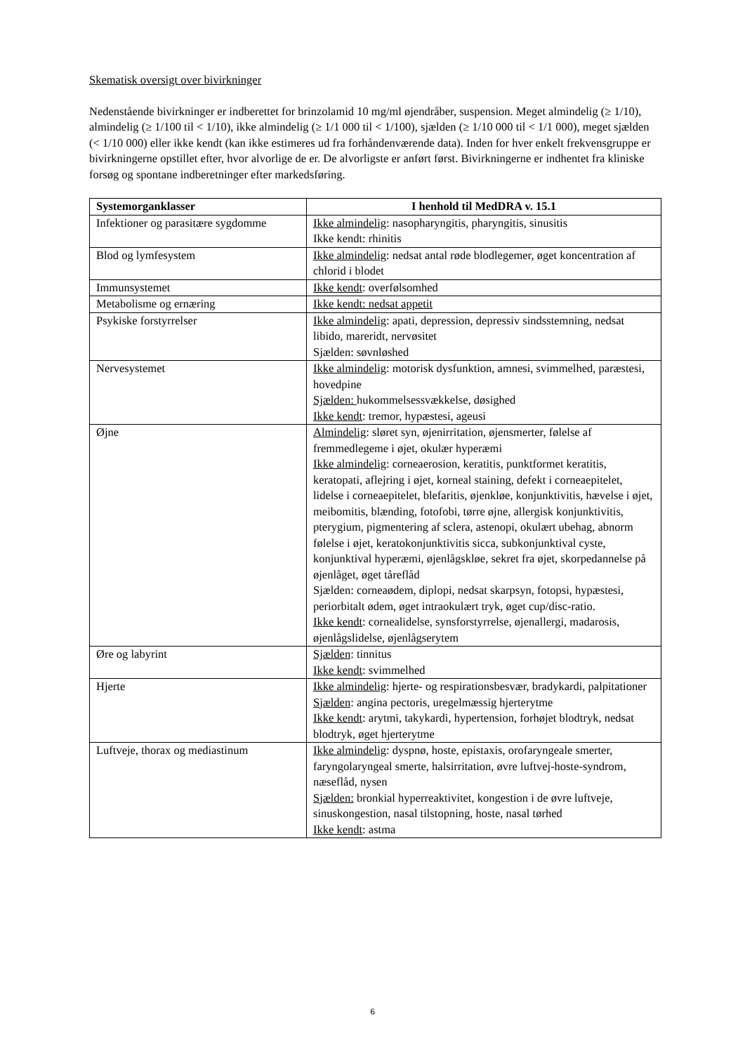Skematisk oversigt over bivirkninger
Nedenstående bivirkninger er indberettet for brinzolamid 10 mg/ml øjendråber, suspension. Meget almindelig (≥ 1/10), almindelig (≥ 1/100 til < 1/10), ikke almindelig (≥ 1/1 000 til < 1/100), sjælden (≥ 1/10 000 til < 1/1 000), meget sjælden (< 1/10 000) eller ikke kendt (kan ikke estimeres ud fra forhåndenværende data). Inden for hver enkelt frekvensgruppe er bivirkningerne opstillet efter, hvor alvorlige de er. De alvorligste er anført først. Bivirkningerne er indhentet fra kliniske forsøg og spontane indberetninger efter markedsføring.
| Systemorganklasser | I henhold til MedDRA v. 15.1 |
| --- | --- |
| Infektioner og parasitære sygdomme | Ikke almindelig : nasopharyngitis, pharyngitis, sinusitis Ikke kendt: rhinitis |
| Blod og lymfesystem | Ikke almindelig : nedsat antal røde blodlegemer, øget koncentration af chlorid i blodet |
| Immunsystemet | Ikke kendt : overfølsomhed |
| Metabolisme og ernæring | Ikke kendt: nedsat appetit |
| Psykiske forstyrrelser | Ikke almindelig : apati, depression, depressiv sindsstemning, nedsat libido, mareridt, nervøsitet Sjælden: søvnløshed |
| Nervesystemet | Ikke almindelig : motorisk dysfunktion, amnesi, svimmelhed, paræstesi, hovedpine Sjælden: hukommelsessvækkelse, døsighed Ikke kendt : tremor, hypæstesi, ageusi |
| Øjne | Almindelig : sløret syn, øjenirritation, øjensmerter, følelse af fremmedlegeme i øjet, okulær hyperæmi Ikke almindelig : corneaerosion, keratitis, punktformet keratitis, keratopati, aflejring i øjet, korneal staining, defekt i corneaepitelet, lidelse i corneaepitelet, blefaritis, øjenkløe, konjunktivitis, hævelse i øjet, meibomitis, blænding, fotofobi, tørre øjne, allergisk konjunktivitis, pterygium, pigmentering af sclera, astenopi, okulært ubehag, abnorm følelse i øjet, keratokonjunktivitis sicca, subkonjunktival cyste, konjunktival hyperæmi, øjenlågskløe, sekret fra øjet, skorpedannelse på øjenlåget, øget tåreflåd Sjælden: corneaødem, diplopi, nedsat skarpsyn, fotopsi, hypæstesi, periorbitalt ødem, øget intraokulært tryk, øget cup/disc-ratio. Ikke kendt : cornealidelse, synsforstyrrelse, øjenallergi, madarosis, øjenlågslidelse, øjenlågserytem |
| Øre og labyrint | Sjælden : tinnitus Ikke kendt : svimmelhed |
| Hjerte | Ikke almindelig : hjerte- og respirationsbesvær, bradykardi, palpitationer Sjælden : angina pectoris, uregelmæssig hjerterytme Ikke kendt : arytmi, takykardi, hypertension, forhøjet blodtryk, nedsat blodtryk, øget hjerterytme |
| Luftveje, thorax og mediastinum | Ikke almindelig : dyspnø, hoste, epistaxis, orofaryngeale smerter, faryngolaryngeal smerte, halsirritation, øvre luftvej-hoste-syndrom, næseflåd, nysen Sjælden: bronkial hyperreaktivitet, kongestion i de øvre luftveje, sinuskongestion, nasal tilstopning, hoste, nasal tørhed Ikke kendt : astma |
6